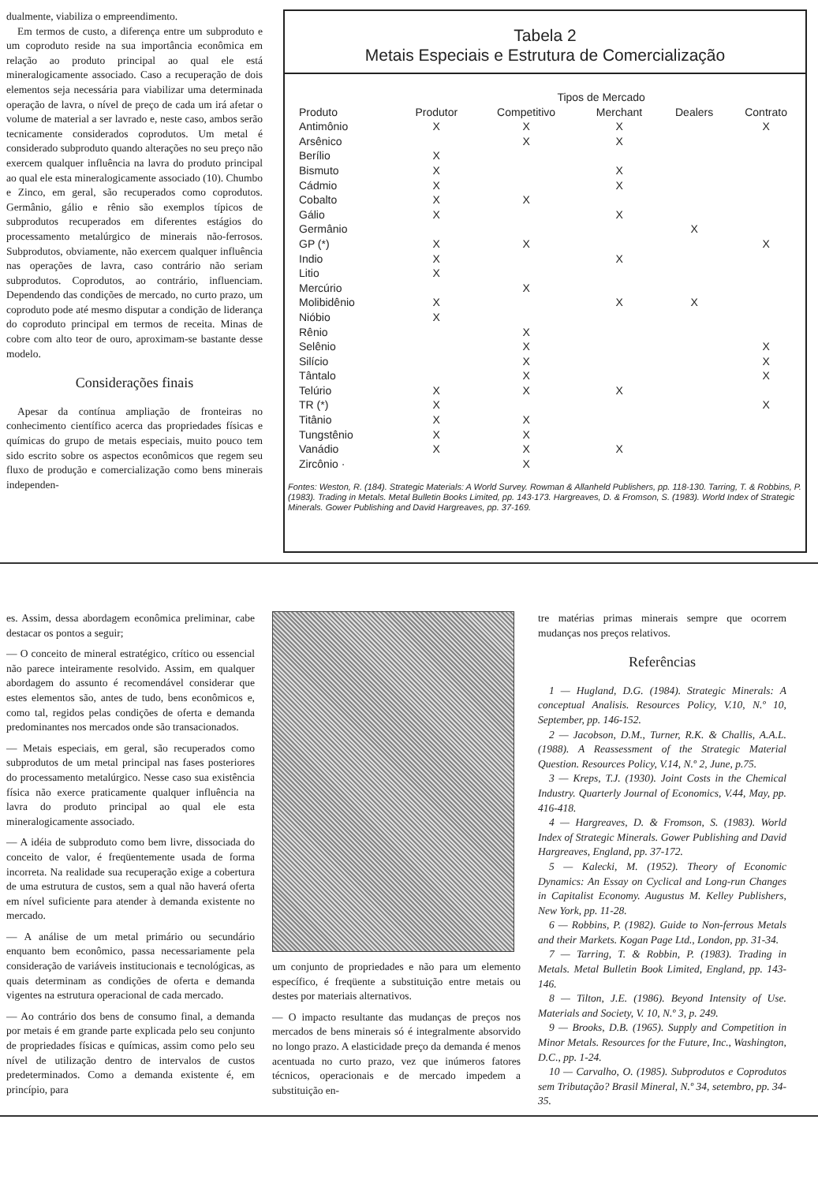dualmente, viabiliza o empreendimento.
Em termos de custo, a diferença entre um subproduto e um coproduto reside na sua importância econômica em relação ao produto principal ao qual ele está mineralogicamente associado. Caso a recuperação de dois elementos seja necessária para viabilizar uma determinada operação de lavra, o nível de preço de cada um irá afetar o volume de material a ser lavrado e, neste caso, ambos serão tecnicamente considerados coprodutos. Um metal é considerado subproduto quando alterações no seu preço não exercem qualquer influência na lavra do produto principal ao qual ele esta mineralogicamente associado (10). Chumbo e Zinco, em geral, são recuperados como coprodutos. Germânio, gálio e rênio são exemplos típicos de subprodutos recuperados em diferentes estágios do processamento metalúrgico de minerais não-ferrosos. Subprodutos, obviamente, não exercem qualquer influência nas operações de lavra, caso contrário não seriam subprodutos. Coprodutos, ao contrário, influenciam. Dependendo das condições de mercado, no curto prazo, um coproduto pode até mesmo disputar a condição de liderança do coproduto principal em termos de receita. Minas de cobre com alto teor de ouro, aproximam-se bastante desse modelo.
Considerações finais
Apesar da contínua ampliação de fronteiras no conhecimento científico acerca das propriedades físicas e químicas do grupo de metais especiais, muito pouco tem sido escrito sobre os aspectos econômicos que regem seu fluxo de produção e comercialização como bens minerais independen-
Tabela 2
Metais Especiais e Estrutura de Comercialização
| | | Tipos de Mercado | | | |
| --- | --- | --- | --- | --- | --- |
| Produto | Produtor | Competitivo | Merchant | Dealers | Contrato |
| Antimônio | X | X | X | | X |
| Arsênico | | X | X | | |
| Berílio | X | | | | |
| Bismuto | X | | X | | |
| Cádmio | X | | X | | |
| Cobalto | X | X | | | |
| Gálio | X | | X | | |
| Germânio | | | | X | |
| GP (*) | X | X | | | X |
| Indio | X | | X | | |
| Litio | X | | | | |
| Mercúrio | | X | | | |
| Molibidênio | X | | X | X | |
| Nióbio | X | | | | |
| Rênio | | X | | | |
| Selênio | | X | | | X |
| Silício | | X | | | X |
| Tântalo | | X | | | X |
| Telúrio | X | X | X | | |
| TR (*) | X | | | | X |
| Titânio | X | X | | | |
| Tungstênio | X | X | | | |
| Vanádio | X | X | X | | |
| Zircônio · | | X | | | |
Fontes: Weston, R. (184). Strategic Materials: A World Survey. Rowman & Allanheld Publishers, pp. 118-130. Tarring, T. & Robbins, P. (1983). Trading in Metals. Metal Bulletin Books Limited, pp. 143-173. Hargreaves, D. & Fromson, S. (1983). World Index of Strategic Minerals. Gower Publishing and David Hargreaves, pp. 37-169.
es. Assim, dessa abordagem econômica preliminar, cabe destacar os pontos a seguir;
— O conceito de mineral estratégico, crítico ou essencial não parece inteiramente resolvido. Assim, em qualquer abordagem do assunto é recomendável considerar que estes elementos são, antes de tudo, bens econômicos e, como tal, regidos pelas condições de oferta e demanda predominantes nos mercados onde são transacionados.
— Metais especiais, em geral, são recuperados como subprodutos de um metal principal nas fases posteriores do processamento metalúrgico. Nesse caso sua existência física não exerce praticamente qualquer influência na lavra do produto principal ao qual ele esta mineralogicamente associado.
— A idéia de subproduto como bem livre, dissociada do conceito de valor, é freqüentemente usada de forma incorreta. Na realidade sua recuperação exige a cobertura de uma estrutura de custos, sem a qual não haverá oferta em nível suficiente para atender à demanda existente no mercado.
— A análise de um metal primário ou secundário enquanto bem econômico, passa necessariamente pela consideração de variáveis institucionais e tecnológicas, as quais determinam as condições de oferta e demanda vigentes na estrutura operacional de cada mercado.
— Ao contrário dos bens de consumo final, a demanda por metais é em grande parte explicada pelo seu conjunto de propriedades físicas e químicas, assim como pelo seu nível de utilização dentro de intervalos de custos predeterminados. Como a demanda existente é, em princípio, para
um conjunto de propriedades e não para um elemento específico, é freqüente a substituição entre metais ou destes por materiais alternativos.
— O impacto resultante das mudanças de preços nos mercados de bens minerais só é integralmente absorvido no longo prazo. A elasticidade preço da demanda é menos acentuada no curto prazo, vez que inúmeros fatores técnicos, operacionais e de mercado impedem a substituição en-
tre matérias primas minerais sempre que ocorrem mudanças nos preços relativos.
Referências
1 — Hugland, D.G. (1984). Strategic Minerals: A conceptual Analisis. Resources Policy, V.10, N.º 10, September, pp. 146-152.
2 — Jacobson, D.M., Turner, R.K. & Challis, A.A.L. (1988). A Reassessment of the Strategic Material Question. Resources Policy, V.14, N.º 2, June, p.75.
3 — Kreps, T.J. (1930). Joint Costs in the Chemical Industry. Quarterly Journal of Economics, V.44, May, pp. 416-418.
4 — Hargreaves, D. & Fromson, S. (1983). World Index of Strategic Minerals. Gower Publishing and David Hargreaves, England, pp. 37-172.
5 — Kalecki, M. (1952). Theory of Economic Dynamics: An Essay on Cyclical and Long-run Changes in Capitalist Economy. Augustus M. Kelley Publishers, New York, pp. 11-28.
6 — Robbins, P. (1982). Guide to Non-ferrous Metals and their Markets. Kogan Page Ltd., London, pp. 31-34.
7 — Tarring, T. & Robbin, P. (1983). Trading in Metals. Metal Bulletin Book Limited, England, pp. 143-146.
8 — Tilton, J.E. (1986). Beyond Intensity of Use. Materials and Society, V. 10, N.º 3, p. 249.
9 — Brooks, D.B. (1965). Supply and Competition in Minor Metals. Resources for the Future, Inc., Washington, D.C., pp. 1-24.
10 — Carvalho, O. (1985). Subprodutos e Coprodutos sem Tributação? Brasil Mineral, N.º 34, setembro, pp. 34-35.